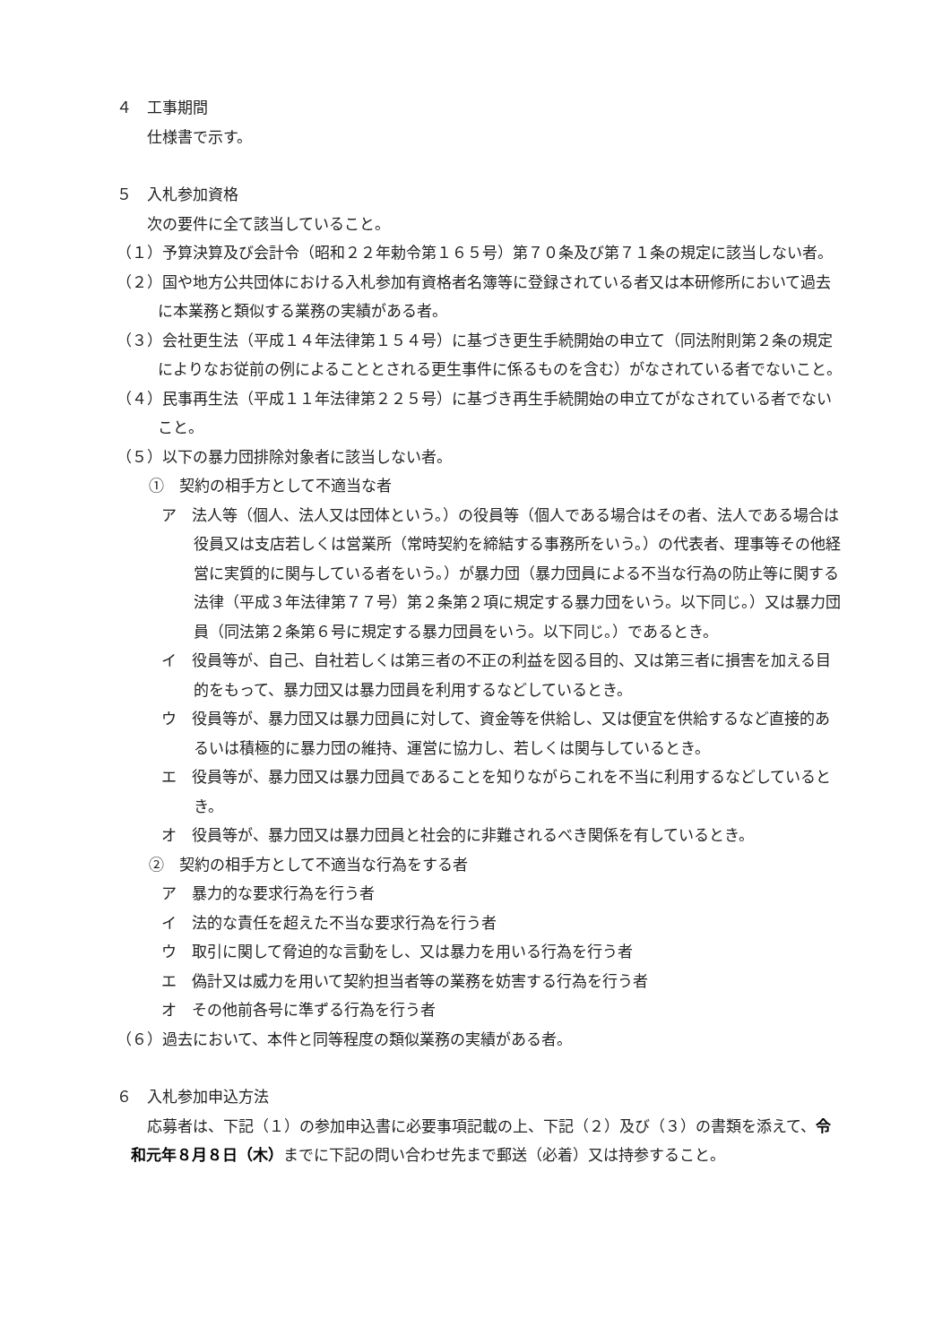４　工事期間
仕様書で示す。
５　入札参加資格
次の要件に全て該当していること。
（１）予算決算及び会計令（昭和２２年勅令第１６５号）第７０条及び第７１条の規定に該当しない者。
（２）国や地方公共団体における入札参加有資格者名簿等に登録されている者又は本研修所において過去に本業務と類似する業務の実績がある者。
（３）会社更生法（平成１４年法律第１５４号）に基づき更生手続開始の申立て（同法附則第２条の規定によりなお従前の例によることとされる更生事件に係るものを含む）がなされている者でないこと。
（４）民事再生法（平成１１年法律第２２５号）に基づき再生手続開始の申立てがなされている者でないこと。
（５）以下の暴力団排除対象者に該当しない者。
①　契約の相手方として不適当な者
ア　法人等（個人、法人又は団体という。）の役員等（個人である場合はその者、法人である場合は役員又は支店若しくは営業所（常時契約を締結する事務所をいう。）の代表者、理事等その他経営に実質的に関与している者をいう。）が暴力団（暴力団員による不当な行為の防止等に関する法律（平成３年法律第７７号）第２条第２項に規定する暴力団をいう。以下同じ。）又は暴力団員（同法第２条第６号に規定する暴力団員をいう。以下同じ。）であるとき。
イ　役員等が、自己、自社若しくは第三者の不正の利益を図る目的、又は第三者に損害を加える目的をもって、暴力団又は暴力団員を利用するなどしているとき。
ウ　役員等が、暴力団又は暴力団員に対して、資金等を供給し、又は便宜を供給するなど直接的あるいは積極的に暴力団の維持、運営に協力し、若しくは関与しているとき。
エ　役員等が、暴力団又は暴力団員であることを知りながらこれを不当に利用するなどしているとき。
オ　役員等が、暴力団又は暴力団員と社会的に非難されるべき関係を有しているとき。
②　契約の相手方として不適当な行為をする者
ア　暴力的な要求行為を行う者
イ　法的な責任を超えた不当な要求行為を行う者
ウ　取引に関して脅迫的な言動をし、又は暴力を用いる行為を行う者
エ　偽計又は威力を用いて契約担当者等の業務を妨害する行為を行う者
オ　その他前各号に準ずる行為を行う者
（６）過去において、本件と同等程度の類似業務の実績がある者。
６　入札参加申込方法
応募者は、下記（１）の参加申込書に必要事項記載の上、下記（２）及び（３）の書類を添えて、令和元年８月８日（木）までに下記の問い合わせ先まで郵送（必着）又は持参すること。